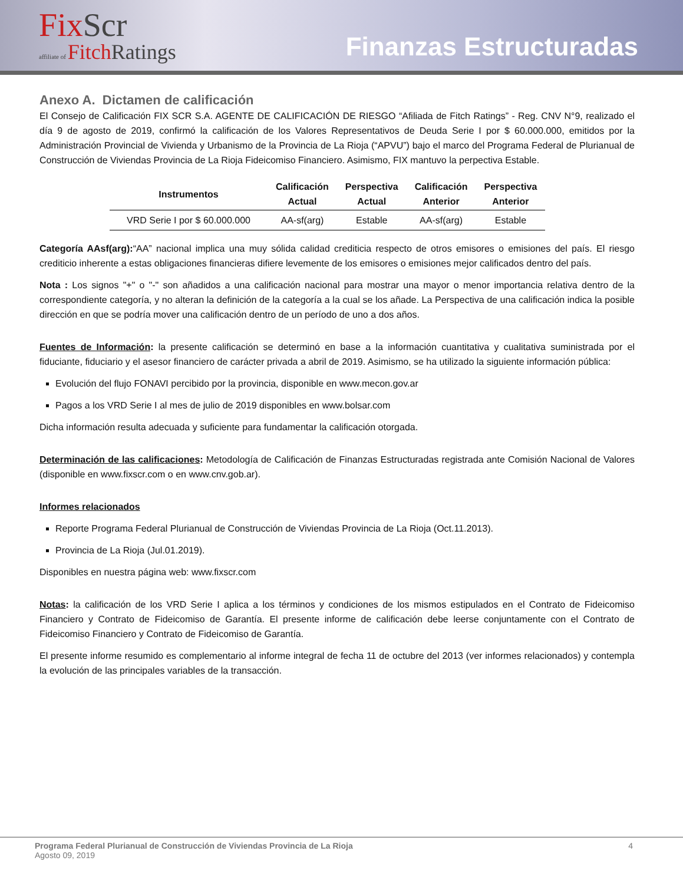FixScr
affiliate of FitchRatings
Finanzas Estructuradas
Anexo A. Dictamen de calificación
El Consejo de Calificación FIX SCR S.A. AGENTE DE CALIFICACIÓN DE RIESGO “Afiliada de Fitch Ratings” - Reg. CNV N°9, realizado el día 9 de agosto de 2019, confirmó la calificación de los Valores Representativos de Deuda Serie I por $ 60.000.000, emitidos por la Administración Provincial de Vivienda y Urbanismo de la Provincia de La Rioja (“APVU”) bajo el marco del Programa Federal de Plurianual de Construcción de Viviendas Provincia de La Rioja Fideicomiso Financiero. Asimismo, FIX mantuvo la perpectiva Estable.
| Instrumentos | Calificación Actual | Perspectiva Actual | Calificación Anterior | Perspectiva Anterior |
| --- | --- | --- | --- | --- |
| VRD Serie I por $ 60.000.000 | AA-sf(arg) | Estable | AA-sf(arg) | Estable |
Categoría AAsf(arg):“AA” nacional implica una muy sólida calidad crediticia respecto de otros emisores o emisiones del país. El riesgo crediticio inherente a estas obligaciones financieras difiere levemente de los emisores o emisiones mejor calificados dentro del país.
Nota : Los signos "+" o "-" son añadidos a una calificación nacional para mostrar una mayor o menor importancia relativa dentro de la correspondiente categoría, y no alteran la definición de la categoría a la cual se los añade. La Perspectiva de una calificación indica la posible dirección en que se podría mover una calificación dentro de un período de uno a dos años.
Fuentes de Información: la presente calificación se determinó en base a la información cuantitativa y cualitativa suministrada por el fiduciante, fiduciario y el asesor financiero de carácter privada a abril de 2019. Asimismo, se ha utilizado la siguiente información pública:
Evolución del flujo FONAVI percibido por la provincia, disponible en www.mecon.gov.ar
Pagos a los VRD Serie I al mes de julio de 2019 disponibles en www.bolsar.com
Dicha información resulta adecuada y suficiente para fundamentar la calificación otorgada.
Determinación de las calificaciones: Metodología de Calificación de Finanzas Estructuradas registrada ante Comisión Nacional de Valores (disponible en www.fixscr.com o en www.cnv.gob.ar).
Informes relacionados
Reporte Programa Federal Plurianual de Construcción de Viviendas Provincia de La Rioja (Oct.11.2013).
Provincia de La Rioja (Jul.01.2019).
Disponibles en nuestra página web: www.fixscr.com
Notas: la calificación de los VRD Serie I aplica a los términos y condiciones de los mismos estipulados en el Contrato de Fideicomiso Financiero y Contrato de Fideicomiso de Garantía. El presente informe de calificación debe leerse conjuntamente con el Contrato de Fideicomiso Financiero y Contrato de Fideicomiso de Garantía.
El presente informe resumido es complementario al informe integral de fecha 11 de octubre del 2013 (ver informes relacionados) y contempla la evolución de las principales variables de la transacción.
Programa Federal Plurianual de Construcción de Viviendas Provincia de La Rioja 4
Agosto 09, 2019